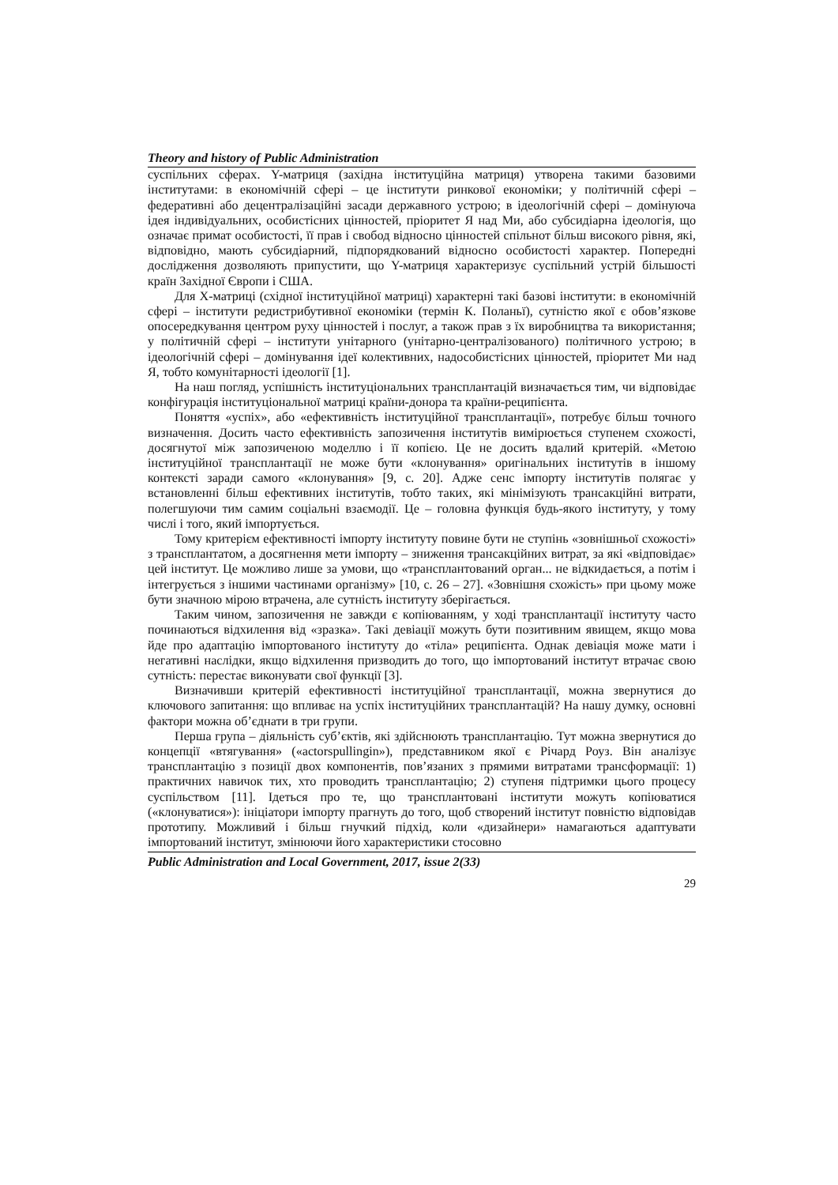Theory and history of Public Administration
суспільних сферах. Y-матриця (західна інституційна матриця) утворена такими базовими інститутами: в економічній сфері – це інститути ринкової економіки; у політичній сфері – федеративні або децентралізаційні засади державного устрою; в ідеологічній сфері – домінуюча ідея індивідуальних, особистісних цінностей, пріоритет Я над Ми, або субсидіарна ідеологія, що означає примат особистості, її прав і свобод відносно цінностей спільнот більш високого рівня, які, відповідно, мають субсидіарний, підпорядкований відносно особистості характер. Попередні дослідження дозволяють припустити, що Y-матриця характеризує суспільний устрій більшості країн Західної Європи і США.
Для Х-матриці (східної інституційної матриці) характерні такі базові інститути: в економічній сфері – інститути редистрибутивної економіки (термін К. Поланьї), сутністю якої є обов’язкове опосередкування центром руху цінностей і послуг, а також прав з їх виробництва та використання; у політичній сфері – інститути унітарного (унітарно-централізованого) політичного устрою; в ідеологічній сфері – домінування ідеї колективних, надособистісних цінностей, пріоритет Ми над Я, тобто комунітарності ідеології [1].
На наш погляд, успішність інституціональних трансплантацій визначається тим, чи відповідає конфігурація інституціональної матриці країни-донора та країни-реципієнта.
Поняття «успіх», або «ефективність інституційної трансплантації», потребує більш точного визначення. Досить часто ефективність запозичення інститутів вимірюється ступенем схожості, досягнутої між запозиченою моделлю і її копією. Це не досить вдалий критерій. «Метою інституційної трансплантації не може бути «клонування» оригінальних інститутів в іншому контексті заради самого «клонування» [9, с. 20]. Адже сенс імпорту інститутів полягає у встановленні більш ефективних інститутів, тобто таких, які мінімізують трансакційні витрати, полегшуючи тим самим соціальні взаємодії. Це – головна функція будь-якого інституту, у тому числі і того, який імпортується.
Тому критерієм ефективності імпорту інституту повине бути не ступінь «зовнішньої схожості» з трансплантатом, а досягнення мети імпорту – зниження трансакційних витрат, за які «відповідає» цей інститут. Це можливо лише за умови, що «трансплантований орган... не відкидається, а потім і інтегрується з іншими частинами організму» [10, с. 26 – 27]. «Зовнішня схожість» при цьому може бути значною мірою втрачена, але сутність інституту зберігається.
Таким чином, запозичення не завжди є копіюванням, у ході трансплантації інституту часто починаються відхилення від «зразка». Такі девіації можуть бути позитивним явищем, якщо мова йде про адаптацію імпортованого інституту до «тіла» реципієнта. Однак девіація може мати і негативні наслідки, якщо відхилення призводить до того, що імпортований інститут втрачає свою сутність: перестає виконувати свої функції [3].
Визначивши критерій ефективності інституційної трансплантації, можна звернутися до ключового запитання: що впливає на успіх інституційних трансплантацій? На нашу думку, основні фактори можна об’єднати в три групи.
Перша група – діяльність суб’єктів, які здійснюють трансплантацію. Тут можна звернутися до концепції «втягування» («actorspullingin»), представником якої є Річард Роуз. Він аналізує трансплантацію з позиції двох компонентів, пов’язаних з прямими витратами трансформації: 1) практичних навичок тих, хто проводить трансплантацію; 2) ступеня підтримки цього процесу суспільством [11]. Ідеться про те, що трансплантовані інститути можуть копіюватися («клонуватися»): ініціатори імпорту прагнуть до того, щоб створений інститут повністю відповідав прототипу. Можливий і більш гнучкий підхід, коли «дизайнери» намагаються адаптувати імпортований інститут, змінюючи його характеристики стосовно
Public Administration and Local Government, 2017, issue 2(33)
29